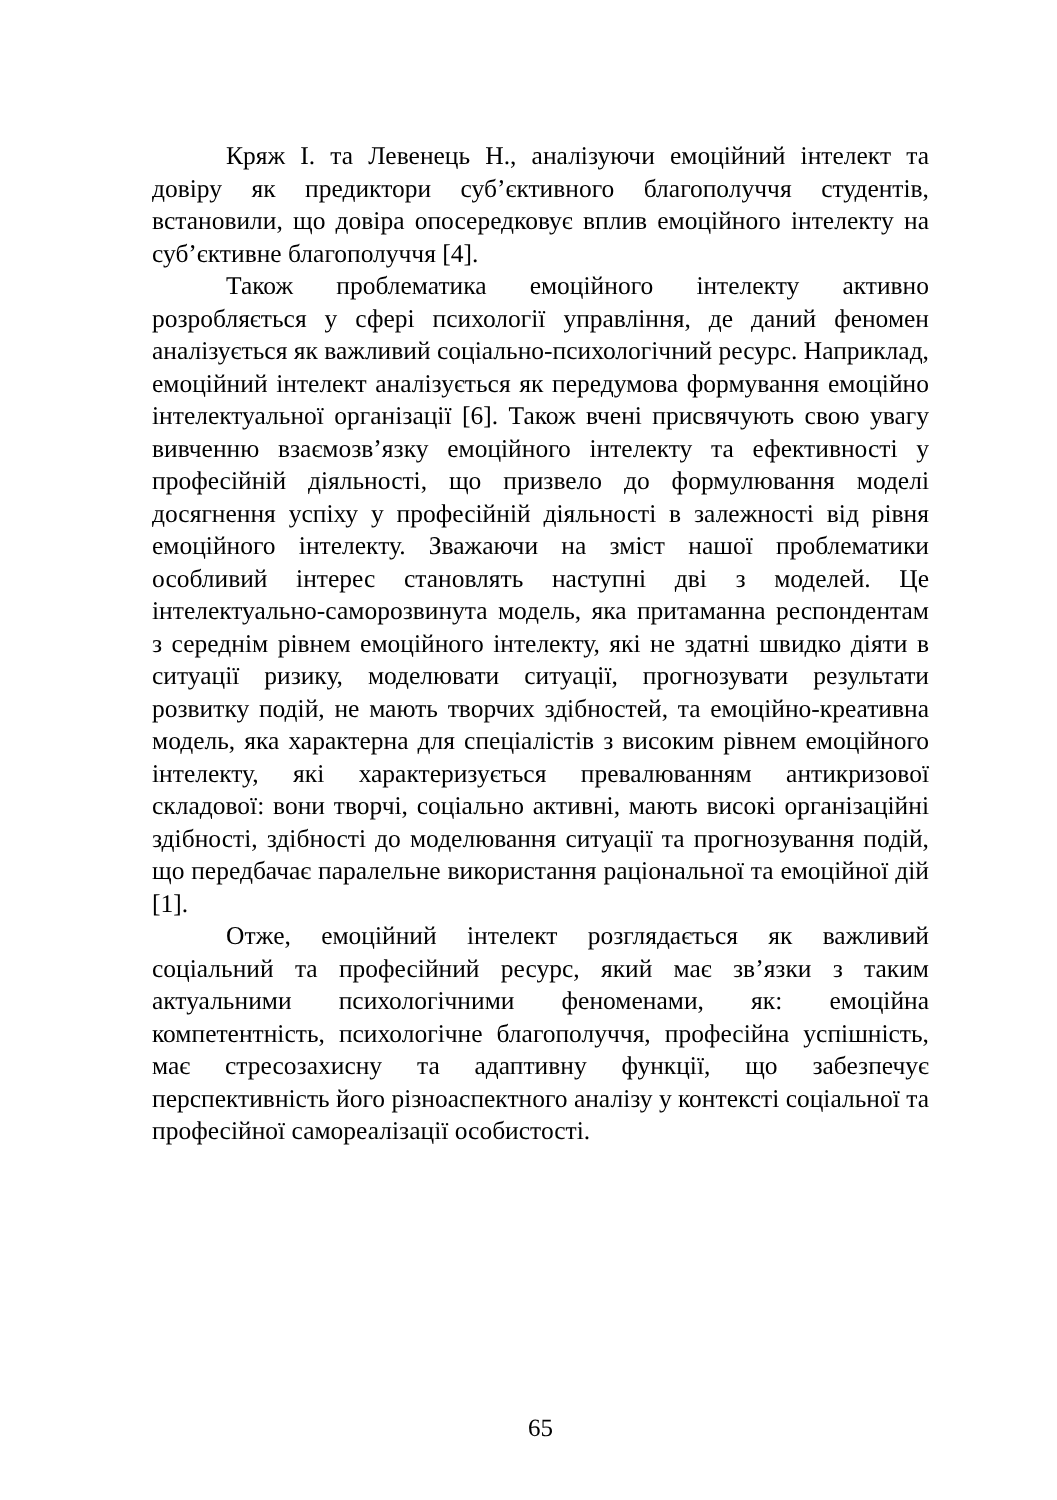Кряж І. та Левенець Н., аналізуючи емоційний інтелект та довіру як предиктори суб’єктивного благополуччя студентів, встановили, що довіра опосередковує вплив емоційного інтелекту на суб’єктивне благополуччя [4].
Також проблематика емоційного інтелекту активно розробляється у сфері психології управління, де даний феномен аналізується як важливий соціально-психологічний ресурс. Наприклад, емоційний інтелект аналізується як передумова формування емоційно інтелектуальної організації [6]. Також вчені присвячують свою увагу вивченню взаємозв’язку емоційного інтелекту та ефективності у професійній діяльності, що призвело до формулювання моделі досягнення успіху у професійній діяльності в залежності від рівня емоційного інтелекту. Зважаючи на зміст нашої проблематики особливий інтерес становлять наступні дві з моделей. Це інтелектуально-саморозвинута модель, яка притаманна респондентам з середнім рівнем емоційного інтелекту, які не здатні швидко діяти в ситуації ризику, моделювати ситуації, прогнозувати результати розвитку подій, не мають творчих здібностей, та емоційно-креативна модель, яка характерна для спеціалістів з високим рівнем емоційного інтелекту, які характеризується превалюванням антикризової складової: вони творчі, соціально активні, мають високі організаційні здібності, здібності до моделювання ситуації та прогнозування подій, що передбачає паралельне використання раціональної та емоційної дій [1].
Отже, емоційний інтелект розглядається як важливий соціальний та професійний ресурс, який має зв’язки з таким актуальними психологічними феноменами, як: емоційна компетентність, психологічне благополуччя, професійна успішність, має стресозахисну та адаптивну функції, що забезпечує перспективність його різноаспектного аналізу у контексті соціальної та професійної самореалізації особистості.
65